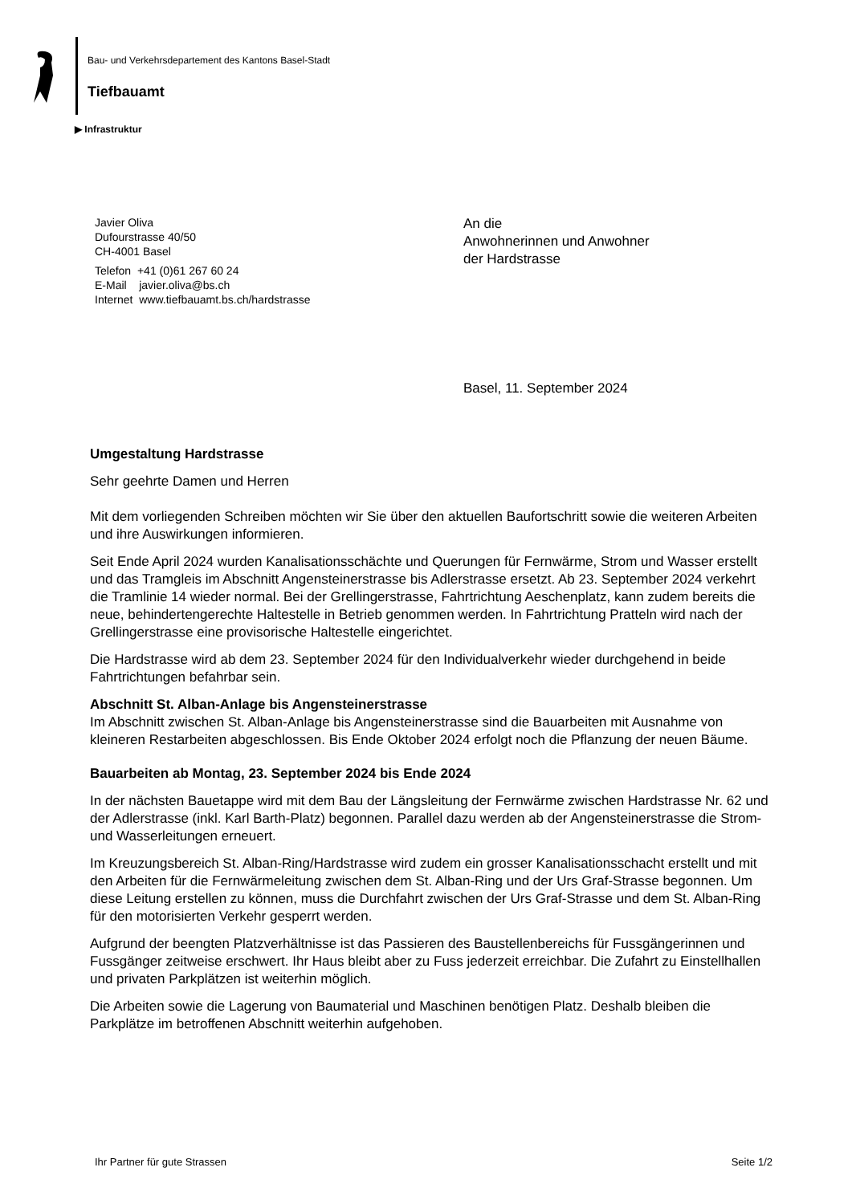Bau- und Verkehrsdepartement des Kantons Basel-Stadt
Tiefbauamt
▶ Infrastruktur
Javier Oliva
Dufourstrasse 40/50
CH-4001 Basel
Telefon +41 (0)61 267 60 24
E-Mail javier.oliva@bs.ch
Internet www.tiefbauamt.bs.ch/hardstrasse
An die
Anwohnerinnen und Anwohner
der Hardstrasse
Basel, 11. September 2024
Umgestaltung Hardstrasse
Sehr geehrte Damen und Herren
Mit dem vorliegenden Schreiben möchten wir Sie über den aktuellen Baufortschritt sowie die weiteren Arbeiten und ihre Auswirkungen informieren.
Seit Ende April 2024 wurden Kanalisationsschächte und Querungen für Fernwärme, Strom und Wasser erstellt und das Tramgleis im Abschnitt Angensteinerstrasse bis Adlerstrasse ersetzt. Ab 23. September 2024 verkehrt die Tramlinie 14 wieder normal. Bei der Grellingerstrasse, Fahrtrichtung Aeschenplatz, kann zudem bereits die neue, behindertengerechte Haltestelle in Betrieb genommen werden. In Fahrtrichtung Pratteln wird nach der Grellingerstrasse eine provisorische Haltestelle eingerichtet.
Die Hardstrasse wird ab dem 23. September 2024 für den Individualverkehr wieder durchgehend in beide Fahrtrichtungen befahrbar sein.
Abschnitt St. Alban-Anlage bis Angensteinerstrasse
Im Abschnitt zwischen St. Alban-Anlage bis Angensteinerstrasse sind die Bauarbeiten mit Ausnahme von kleineren Restarbeiten abgeschlossen. Bis Ende Oktober 2024 erfolgt noch die Pflanzung der neuen Bäume.
Bauarbeiten ab Montag, 23. September 2024 bis Ende 2024
In der nächsten Bauetappe wird mit dem Bau der Längsleitung der Fernwärme zwischen Hardstrasse Nr. 62 und der Adlerstrasse (inkl. Karl Barth-Platz) begonnen. Parallel dazu werden ab der Angensteinerstrasse die Strom- und Wasserleitungen erneuert.
Im Kreuzungsbereich St. Alban-Ring/Hardstrasse wird zudem ein grosser Kanalisationsschacht erstellt und mit den Arbeiten für die Fernwärmeleitung zwischen dem St. Alban-Ring und der Urs Graf-Strasse begonnen. Um diese Leitung erstellen zu können, muss die Durchfahrt zwischen der Urs Graf-Strasse und dem St. Alban-Ring für den motorisierten Verkehr gesperrt werden.
Aufgrund der beengten Platzverhältnisse ist das Passieren des Baustellenbereichs für Fussgängerinnen und Fussgänger zeitweise erschwert. Ihr Haus bleibt aber zu Fuss jederzeit erreichbar. Die Zufahrt zu Einstellhallen und privaten Parkplätzen ist weiterhin möglich.
Die Arbeiten sowie die Lagerung von Baumaterial und Maschinen benötigen Platz. Deshalb bleiben die Parkplätze im betroffenen Abschnitt weiterhin aufgehoben.
Ihr Partner für gute Strassen Seite 1/2